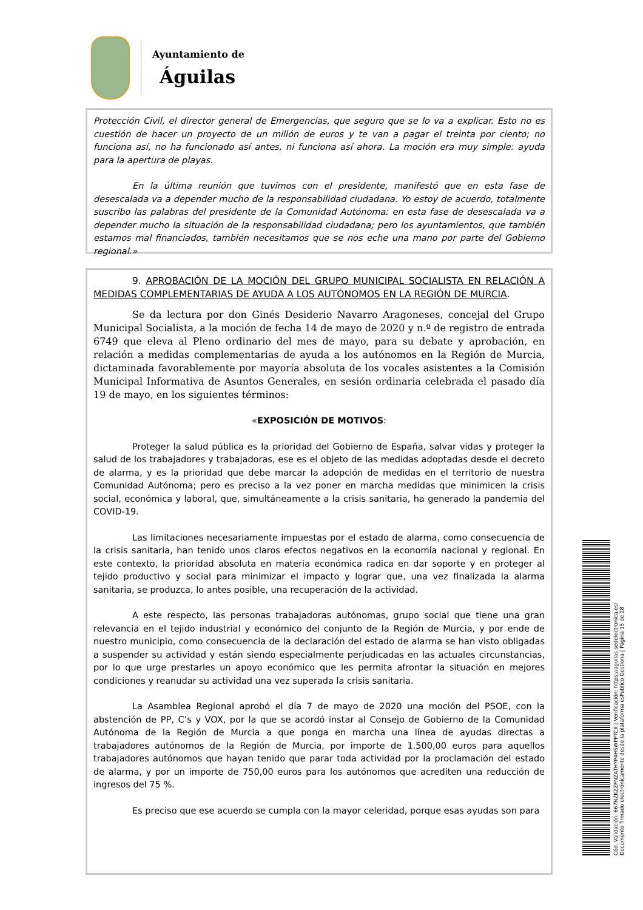Ayuntamiento de
Águilas
Protección Civil, el director general de Emergencias, que seguro que se lo va a explicar. Esto no es cuestión de hacer un proyecto de un millón de euros y te van a pagar el treinta por ciento; no funciona así, no ha funcionado así antes, ni funciona así ahora. La moción era muy simple: ayuda para la apertura de playas.
En la última reunión que tuvimos con el presidente, manifestó que en esta fase de desescalada va a depender mucho de la responsabilidad ciudadana. Yo estoy de acuerdo, totalmente suscribo las palabras del presidente de la Comunidad Autónoma: en esta fase de desescalada va a depender mucho la situación de la responsabilidad ciudadana; pero los ayuntamientos, que también estamos mal financiados, también necesitamos que se nos eche una mano por parte del Gobierno regional.»
9. APROBACIÓN DE LA MOCIÓN DEL GRUPO MUNICIPAL SOCIALISTA EN RELACIÓN A MEDIDAS COMPLEMENTARIAS DE AYUDA A LOS AUTÓNOMOS EN LA REGIÓN DE MURCIA.
Se da lectura por don Ginés Desiderio Navarro Aragoneses, concejal del Grupo Municipal Socialista, a la moción de fecha 14 de mayo de 2020 y n.º de registro de entrada 6749 que eleva al Pleno ordinario del mes de mayo, para su debate y aprobación, en relación a medidas complementarias de ayuda a los autónomos en la Región de Murcia, dictaminada favorablemente por mayoría absoluta de los vocales asistentes a la Comisión Municipal Informativa de Asuntos Generales, en sesión ordinaria celebrada el pasado día 19 de mayo, en los siguientes términos:
«EXPOSICIÓN DE MOTIVOS:
Proteger la salud pública es la prioridad del Gobierno de España, salvar vidas y proteger la salud de los trabajadores y trabajadoras, ese es el objeto de las medidas adoptadas desde el decreto de alarma, y es la prioridad que debe marcar la adopción de medidas en el territorio de nuestra Comunidad Autónoma; pero es preciso a la vez poner en marcha medidas que minimicen la crisis social, económica y laboral, que, simultáneamente a la crisis sanitaria, ha generado la pandemia del COVID-19.
Las limitaciones necesariamente impuestas por el estado de alarma, como consecuencia de la crisis sanitaria, han tenido unos claros efectos negativos en la economía nacional y regional. En este contexto, la prioridad absoluta en materia económica radica en dar soporte y en proteger al tejido productivo y social para minimizar el impacto y lograr que, una vez finalizada la alarma sanitaria, se produzca, lo antes posible, una recuperación de la actividad.
A este respecto, las personas trabajadoras autónomas, grupo social que tiene una gran relevancia en el tejido industrial y económico del conjunto de la Región de Murcia, y por ende de nuestro municipio, como consecuencia de la declaración del estado de alarma se han visto obligadas a suspender su actividad y están siendo especialmente perjudicadas en las actuales circunstancias, por lo que urge prestarles un apoyo económico que les permita afrontar la situación en mejores condiciones y reanudar su actividad una vez superada la crisis sanitaria.
La Asamblea Regional aprobó el día 7 de mayo de 2020 una moción del PSOE, con la abstención de PP, C’s y VOX, por la que se acordó instar al Consejo de Gobierno de la Comunidad Autónoma de la Región de Murcia a que ponga en marcha una línea de ayudas directas a trabajadores autónomos de la Región de Murcia, por importe de 1.500,00 euros para aquellos trabajadores autónomos que hayan tenido que parar toda actividad por la proclamación del estado de alarma, y por un importe de 750,00 euros para los autónomos que acrediten una reducción de ingresos del 75 %.
Es preciso que ese acuerdo se cumpla con la mayor celeridad, porque esas ayudas son para
Cód. Validación: 667NZKZZFNZATHYP4H5WPPTCX | Verificación: https://aguilas.sedelectronica.es/
Documento firmado electrónicamente desde la plataforma esPublico Gestiona | Página 15 de 28